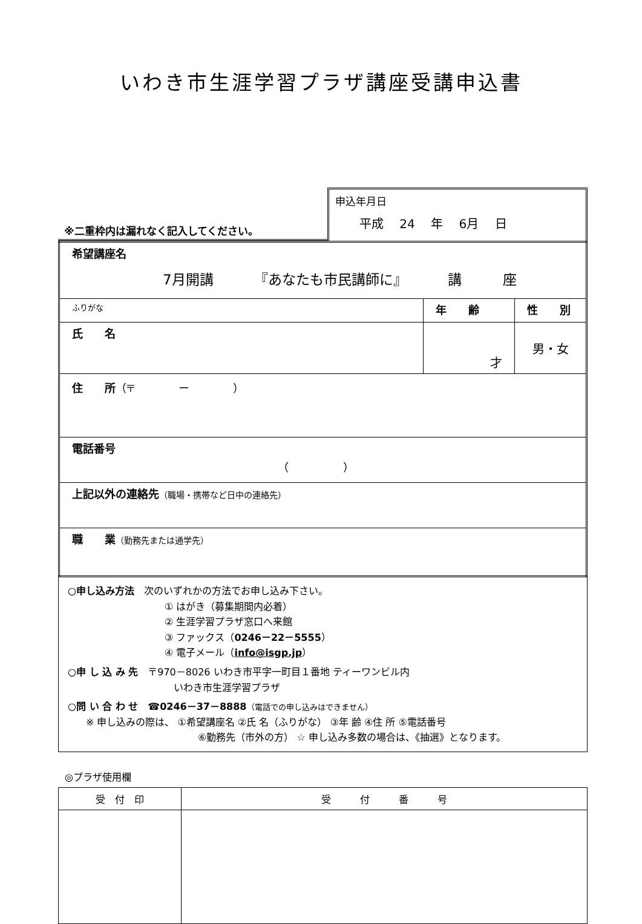いわき市生涯学習プラザ講座受講申込書
※二重枠内は漏れなく記入してください。
申込年月日
平成 24 年 6月 日
| 希望講座名 7月開講 『あなたも市民講師に』 講 座 | | |
| ふりがな | 年 齢 | 性 別 |
| 氏 名 | 才 | 男・女 |
| 住 所 （〒 ー ） | | |
| 電話番号 （ ） | | |
| 上記以外の連絡先 （職場・携帯など日中の連絡先） | | |
| 職 業 （勤務先または通学先） | | |
○申し込み方法　次のいずれかの方法でお申し込み下さい。
① はがき（募集期間内必着）
② 生涯学習プラザ窓口へ来館
③ ファックス（0246－22－5555）
④ 電子メール（info@isgp.jp）
○申 し 込 み 先　〒970－8026 いわき市平字一町目１番地 ティーワンビル内
いわき市生涯学習プラザ
○問 い 合 わ せ　☎0246－37－8888（電話での申し込みはできません）
※ 申し込みの際は、 ①希望講座名 ②氏 名（ふりがな） ③年 齢 ④住 所 ⑤電話番号
⑥勤務先（市外の方） ☆ 申し込み多数の場合は、《抽選》となります。
◎プラザ使用欄
| 受 付 印 | 受 付 番 号 |